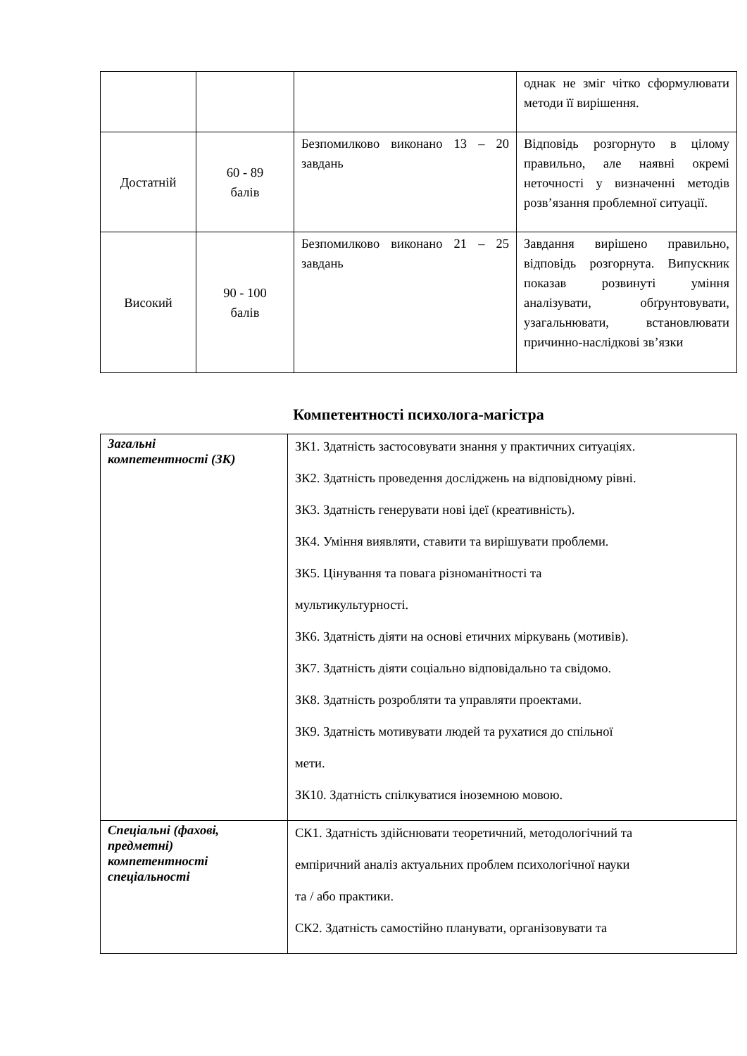| | | | однак не зміг чітко сформулювати методи її вирішення. |
| Достатній | 60 - 89 балів | Безпомилково виконано 13 – 20 завдань | Відповідь розгорнуто в цілому правильно, але наявні окремі неточності у визначенні методів розв’язання проблемної ситуації. |
| Високий | 90 - 100 балів | Безпомилково виконано 21 – 25 завдань | Завдання вирішено правильно, відповідь розгорнута. Випускник показав розвинуті уміння аналізувати, обґрунтовувати, узагальнювати, встановлювати причинно-наслідкові зв’язки |
Компетентності психолога-магістра
| Загальні компетентності (ЗК) | ЗК1. Здатність застосовувати знання у практичних ситуаціях. ЗК2. Здатність проведення досліджень на відповідному рівні. ЗК3. Здатність генерувати нові ідеї (креативність). ЗК4. Уміння виявляти, ставити та вирішувати проблеми. ЗК5. Цінування та повага різноманітності та мультикультурності. ЗК6. Здатність діяти на основі етичних міркувань (мотивів). ЗК7. Здатність діяти соціально відповідально та свідомо. ЗК8. Здатність розробляти та управляти проектами. ЗК9. Здатність мотивувати людей та рухатися до спільної мети. ЗК10. Здатність спілкуватися іноземною мовою. |
| Спеціальні (фахові, предметні) компетентності спеціальності | СК1. Здатність здійснювати теоретичний, методологічний та емпіричний аналіз актуальних проблем психологічної науки та / або практики. СК2. Здатність самостійно планувати, організовувати та |